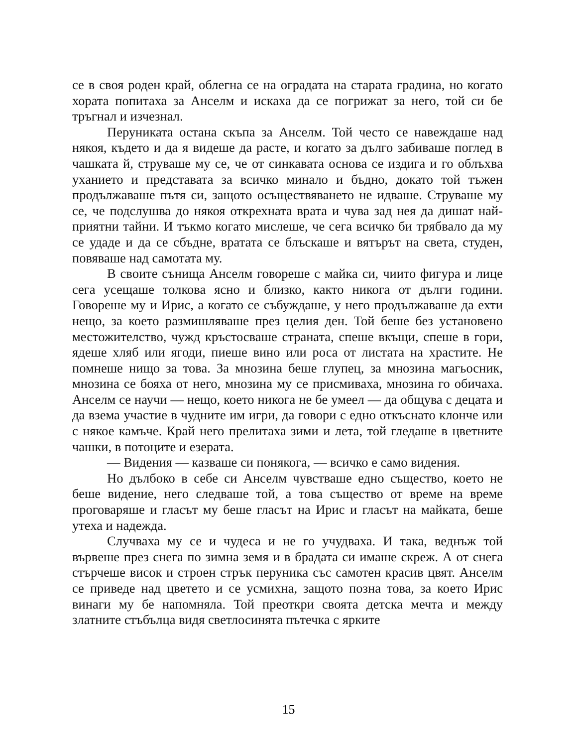се в своя роден край, облегна се на оградата на старата градина, но когато хората попитаха за Анселм и искаха да се погрижат за него, той си бе тръгнал и изчезнал.
Перуниката остана скъпа за Анселм. Той често се навеждаше над някоя, където и да я видеше да расте, и когато за дълго забиваше поглед в чашката й, струваше му се, че от синкавата основа се издига и го облъхва уханието и представата за всичко минало и бъдно, докато той тъжен продължаваше пътя си, защото осъществяването не идваше. Струваше му се, че подслушва до някоя открехната врата и чува зад нея да дишат най-приятни тайни. И тъкмо когато мислеше, че сега всичко би трябвало да му се удаде и да се сбъдне, вратата се блъскаше и вятърът на света, студен, повяваше над самотата му.
В своите сънища Анселм говореше с майка си, чиито фигура и лице сега усещаше толкова ясно и близко, както никога от дълги години. Говореше му и Ирис, а когато се събуждаше, у него продължаваше да ехти нещо, за което размишляваше през целия ден. Той беше без установено местожителство, чужд кръстосваше страната, спеше вкъщи, спеше в гори, ядеше хляб или ягоди, пиеше вино или роса от листата на храстите. Не помнеше нищо за това. За мнозина беше глупец, за мнозина магьосник, мнозина се бояха от него, мнозина му се присмиваха, мнозина го обичаха. Анселм се научи — нещо, което никога не бе умеел — да общува с децата и да взема участие в чудните им игри, да говори с едно откъснато клонче или с някое камъче. Край него прелитаха зими и лета, той гледаше в цветните чашки, в потоците и езерата.
— Видения — казваше си понякога, — всичко е само видения.
Но дълбоко в себе си Анселм чувстваше едно същество, което не беше видение, него следваше той, а това същество от време на време проговаряше и гласът му беше гласът на Ирис и гласът на майката, беше утеха и надежда.
Случваха му се и чудеса и не го учудваха. И така, веднъж той вървеше през снега по зимна земя и в брадата си имаше скреж. А от снега стърчеше висок и строен стрък перуника със самотен красив цвят. Анселм се приведе над цветето и се усмихна, защото позна това, за което Ирис винаги му бе напомняла. Той преоткри своята детска мечта и между златните стъбълца видя светлосинята пътечка с ярките
15